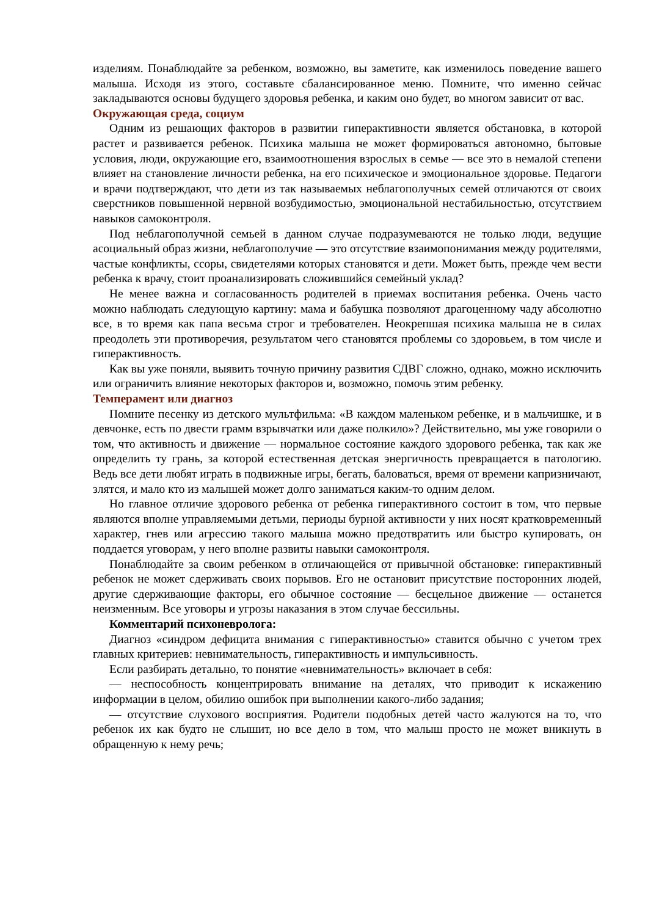изделиям. Понаблюдайте за ребенком, возможно, вы заметите, как изменилось поведение вашего малыша. Исходя из этого, составьте сбалансированное меню. Помните, что именно сейчас закладываются основы будущего здоровья ребенка, и каким оно будет, во многом зависит от вас.
Окружающая среда, социум
Одним из решающих факторов в развитии гиперактивности является обстановка, в которой растет и развивается ребенок. Психика малыша не может формироваться автономно, бытовые условия, люди, окружающие его, взаимоотношения взрослых в семье — все это в немалой степени влияет на становление личности ребенка, на его психическое и эмоциональное здоровье. Педагоги и врачи подтверждают, что дети из так называемых неблагополучных семей отличаются от своих сверстников повышенной нервной возбудимостью, эмоциональной нестабильностью, отсутствием навыков самоконтроля.
Под неблагополучной семьей в данном случае подразумеваются не только люди, ведущие асоциальный образ жизни, неблагополучие — это отсутствие взаимопонимания между родителями, частые конфликты, ссоры, свидетелями которых становятся и дети. Может быть, прежде чем вести ребенка к врачу, стоит проанализировать сложившийся семейный уклад?
Не менее важна и согласованность родителей в приемах воспитания ребенка. Очень часто можно наблюдать следующую картину: мама и бабушка позволяют драгоценному чаду абсолютно все, в то время как папа весьма строг и требователен. Неокрепшая психика малыша не в силах преодолеть эти противоречия, результатом чего становятся проблемы со здоровьем, в том числе и гиперактивность.
Как вы уже поняли, выявить точную причину развития СДВГ сложно, однако, можно исключить или ограничить влияние некоторых факторов и, возможно, помочь этим ребенку.
Темперамент или диагноз
Помните песенку из детского мультфильма: «В каждом маленьком ребенке, и в мальчишке, и в девчонке, есть по двести грамм взрывчатки или даже полкило»? Действительно, мы уже говорили о том, что активность и движение — нормальное состояние каждого здорового ребенка, так как же определить ту грань, за которой естественная детская энергичность превращается в патологию. Ведь все дети любят играть в подвижные игры, бегать, баловаться, время от времени капризничают, злятся, и мало кто из малышей может долго заниматься каким-то одним делом.
Но главное отличие здорового ребенка от ребенка гиперактивного состоит в том, что первые являются вполне управляемыми детьми, периоды бурной активности у них носят кратковременный характер, гнев или агрессию такого малыша можно предотвратить или быстро купировать, он поддается уговорам, у него вполне развиты навыки самоконтроля.
Понаблюдайте за своим ребенком в отличающейся от привычной обстановке: гиперактивный ребенок не может сдерживать своих порывов. Его не остановит присутствие посторонних людей, другие сдерживающие факторы, его обычное состояние — бесцельное движение — останется неизменным. Все уговоры и угрозы наказания в этом случае бессильны.
Комментарий психоневролога:
Диагноз «синдром дефицита внимания с гиперактивностью» ставится обычно с учетом трех главных критериев: невнимательность, гиперактивность и импульсивность.
Если разбирать детально, то понятие «невнимательность» включает в себя:
— неспособность концентрировать внимание на деталях, что приводит к искажению информации в целом, обилию ошибок при выполнении какого-либо задания;
— отсутствие слухового восприятия. Родители подобных детей часто жалуются на то, что ребенок их как будто не слышит, но все дело в том, что малыш просто не может вникнуть в обращенную к нему речь;